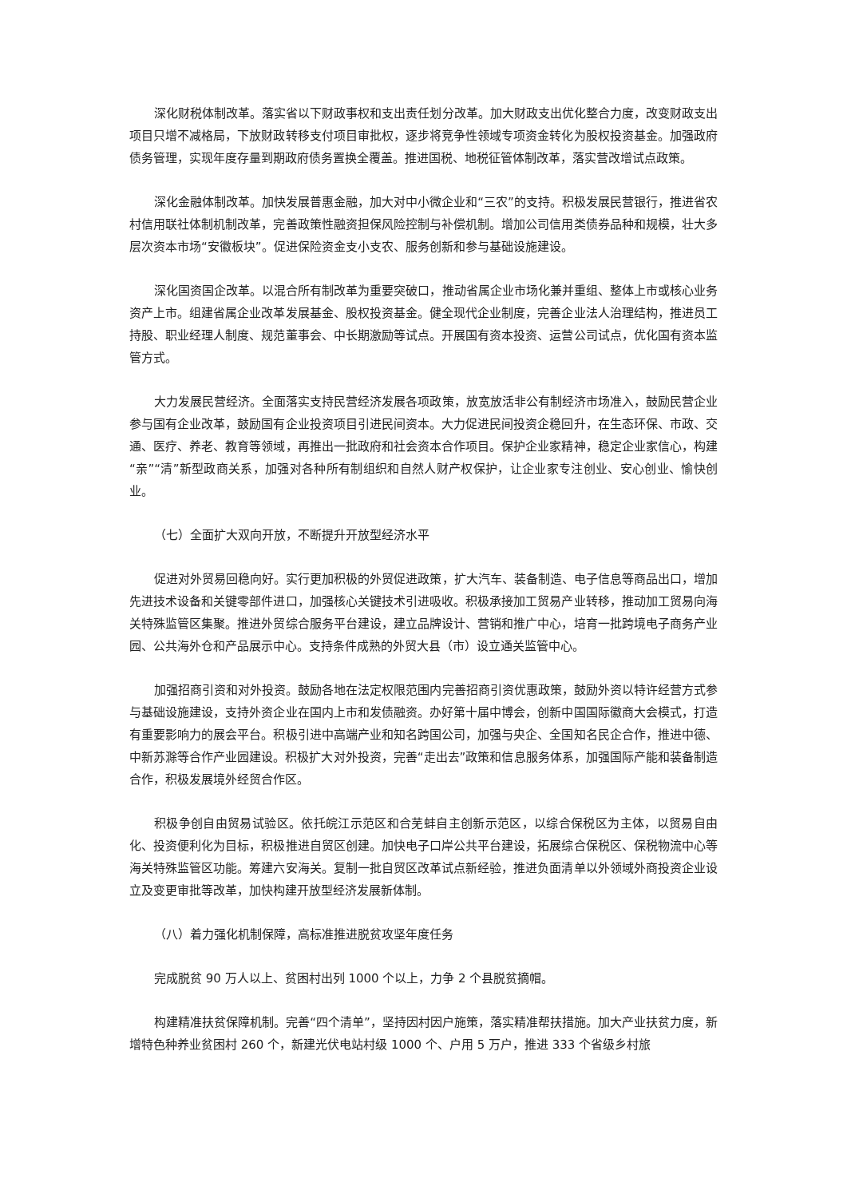深化财税体制改革。落实省以下财政事权和支出责任划分改革。加大财政支出优化整合力度，改变财政支出项目只增不减格局，下放财政转移支付项目审批权，逐步将竞争性领域专项资金转化为股权投资基金。加强政府债务管理，实现年度存量到期政府债务置换全覆盖。推进国税、地税征管体制改革，落实营改增试点政策。
深化金融体制改革。加快发展普惠金融，加大对中小微企业和“三农”的支持。积极发展民营银行，推进省农村信用联社体制机制改革，完善政策性融资担保风险控制与补偿机制。增加公司信用类债券品种和规模，壮大多层次资本市场“安徽板块”。促进保险资金支小支农、服务创新和参与基础设施建设。
深化国资国企改革。以混合所有制改革为重要突破口，推动省属企业市场化兼并重组、整体上市或核心业务资产上市。组建省属企业改革发展基金、股权投资基金。健全现代企业制度，完善企业法人治理结构，推进员工持股、职业经理人制度、规范董事会、中长期激励等试点。开展国有资本投资、运营公司试点，优化国有资本监管方式。
大力发展民营经济。全面落实支持民营经济发展各项政策，放宽放活非公有制经济市场准入，鼓励民营企业参与国有企业改革，鼓励国有企业投资项目引进民间资本。大力促进民间投资企稳回升，在生态环保、市政、交通、医疗、养老、教育等领域，再推出一批政府和社会资本合作项目。保护企业家精神，稳定企业家信心，构建“亲”“清”新型政商关系，加强对各种所有制组织和自然人财产权保护，让企业家专注创业、安心创业、愉快创业。
（七）全面扩大双向开放，不断提升开放型经济水平
促进对外贸易回稳向好。实行更加积极的外贸促进政策，扩大汽车、装备制造、电子信息等商品出口，增加先进技术设备和关键零部件进口，加强核心关键技术引进吸收。积极承接加工贸易产业转移，推动加工贸易向海关特殊监管区集聚。推进外贸综合服务平台建设，建立品牌设计、营销和推广中心，培育一批跨境电子商务产业园、公共海外仓和产品展示中心。支持条件成熟的外贸大县（市）设立通关监管中心。
加强招商引资和对外投资。鼓励各地在法定权限范围内完善招商引资优惠政策，鼓励外资以特许经营方式参与基础设施建设，支持外资企业在国内上市和发债融资。办好第十届中博会，创新中国国际徽商大会模式，打造有重要影响力的展会平台。积极引进中高端产业和知名跨国公司，加强与央企、全国知名民企合作，推进中德、中新苏滁等合作产业园建设。积极扩大对外投资，完善“走出去”政策和信息服务体系，加强国际产能和装备制造合作，积极发展境外经贸合作区。
积极争创自由贸易试验区。依托皖江示范区和合芜蚌自主创新示范区，以综合保税区为主体，以贸易自由化、投资便利化为目标，积极推进自贸区创建。加快电子口岸公共平台建设，拓展综合保税区、保税物流中心等海关特殊监管区功能。筹建六安海关。复制一批自贸区改革试点新经验，推进负面清单以外领域外商投资企业设立及变更审批等改革，加快构建开放型经济发展新体制。
（八）着力强化机制保障，高标准推进脱贫攻坚年度任务
完成脱贫 90 万人以上、贫困村出列 1000 个以上，力争 2 个县脱贫摘帽。
构建精准扶贫保障机制。完善“四个清单”，坚持因村因户施策，落实精准帮扶措施。加大产业扶贫力度，新增特色种养业贫困村 260 个，新建光伏电站村级 1000 个、户用 5 万户，推进 333 个省级乡村旅